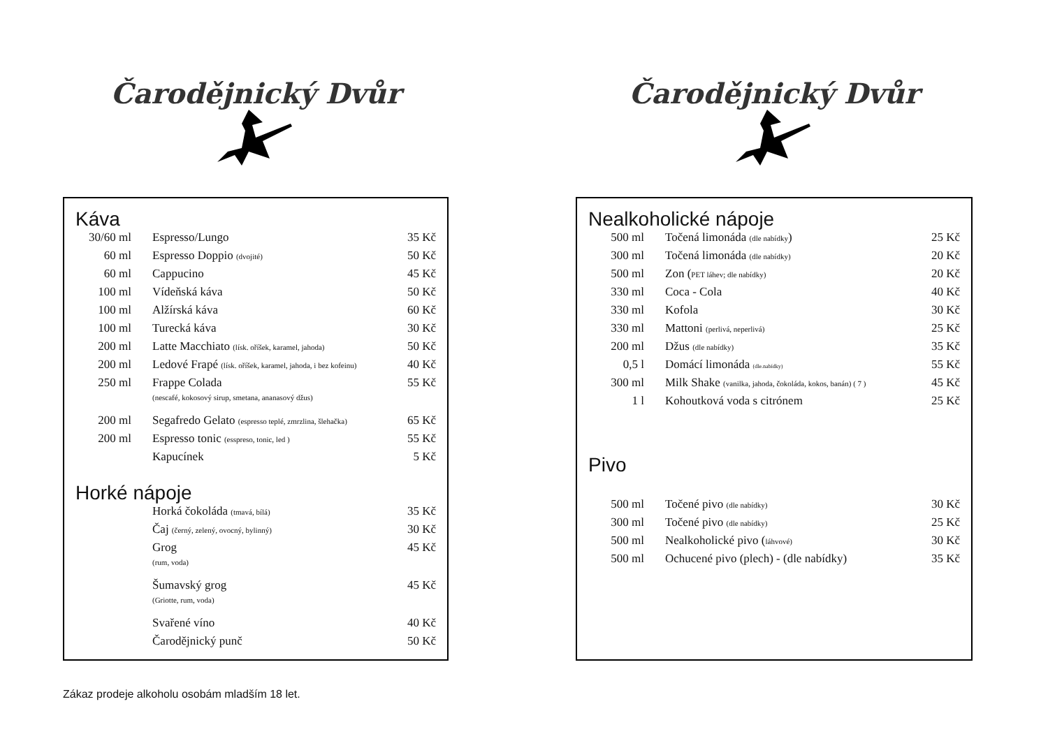Čarodějnický Dvůr
Káva
| 30/60 ml | Espresso/Lungo | 35 Kč |
| 60 ml | Espresso Doppio (dvojité) | 50 Kč |
| 60 ml | Cappucino | 45 Kč |
| 100 ml | Vídeňská káva | 50 Kč |
| 100 ml | Alžírská káva | 60 Kč |
| 100 ml | Turecká káva | 30 Kč |
| 200 ml | Latte Macchiato (lísk. oříšek, karamel, jahoda) | 50 Kč |
| 200 ml | Ledové Frapé (lísk. oříšek, karamel, jahoda, i bez kofeinu) | 40 Kč |
| 250 ml | Frappe Colada (nescafé, kokosový sirup, smetana, ananasový džus) | 55 Kč |
| 200 ml | Segafredo Gelato (espresso teplé, zmrzlina, šlehačka) | 65 Kč |
| 200 ml | Espresso tonic (esspreso, tonic, led ) | 55 Kč |
| | Kapucínek | 5 Kč |
Horké nápoje
| | Horká čokoláda (tmavá, bílá) | 35 Kč |
| | Čaj (černý, zelený, ovocný, bylinný) | 30 Kč |
| | Grog (rum, voda) | 45 Kč |
| | Šumavský grog (Griotte, rum, voda) | 45 Kč |
| | Svařené víno | 40 Kč |
| | Čarodějnický punč | 50 Kč |
Čarodějnický Dvůr
Nealkoholické nápoje
| 500 ml | Točená limonáda (dle nabídky ) | 25 Kč |
| 300 ml | Točená limonáda (dle nabídky) | 20 Kč |
| 500 ml | Zon ( PET láhev; dle nabídky) | 20 Kč |
| 330 ml | Coca - Cola | 40 Kč |
| 330 ml | Kofola | 30 Kč |
| 330 ml | Mattoni (perlivá, neperlivá) | 25 Kč |
| 200 ml | Džus (dle nabídky) | 35 Kč |
| 0,5 l | Domácí limonáda (dle.nabídky) | 55 Kč |
| 300 ml | Milk Shake (vanilka, jahoda, čokoláda, kokos, banán) ( 7 ) | 45 Kč |
| 1 l | Kohoutková voda s citrónem | 25 Kč |
Pivo
| 500 ml | Točené pivo (dle nabídky) | 30 Kč |
| 300 ml | Točené pivo (dle nabídky) | 25 Kč |
| 500 ml | Nealkoholické pivo ( láhvové) | 30 Kč |
| 500 ml | Ochucené pivo (plech) - (dle nabídky) | 35 Kč |
Zákaz prodeje alkoholu osobám mladším 18 let.